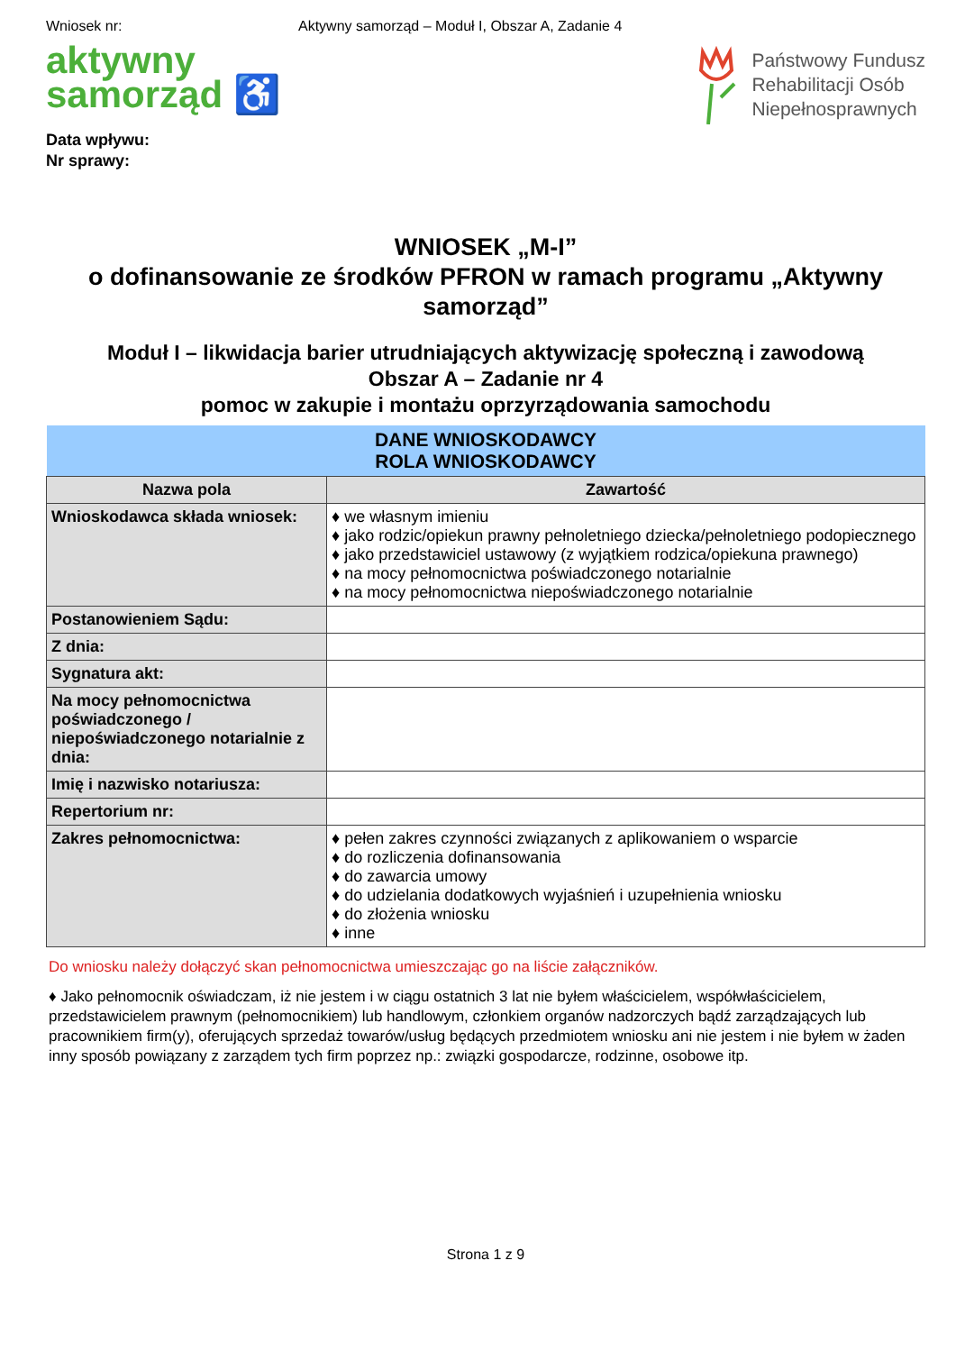Wniosek nr: Aktywny samorząd – Moduł I, Obszar A, Zadanie 4
aktywny
samorząd ♿
Państwowy Fundusz
Rehabilitacji Osób
Niepełnosprawnych
Data wpływu:
Nr sprawy:
WNIOSEK „M-I”
o dofinansowanie ze środków PFRON w ramach programu „Aktywny samorząd”
Moduł I – likwidacja barier utrudniających aktywizację społeczną i zawodową
Obszar A – Zadanie nr 4
pomoc w zakupie i montażu oprzyrządowania samochodu
| DANE WNIOSKODAWCY ROLA WNIOSKODAWCY | |
| --- | --- |
| Nazwa pola | Zawartość |
| Wnioskodawca składa wniosek: | ♦ we własnym imieniu ♦ jako rodzic/opiekun prawny pełnoletniego dziecka/pełnoletniego podopiecznego ♦ jako przedstawiciel ustawowy (z wyjątkiem rodzica/opiekuna prawnego) ♦ na mocy pełnomocnictwa poświadczonego notarialnie ♦ na mocy pełnomocnictwa niepoświadczonego notarialnie |
| Postanowieniem Sądu: | |
| Z dnia: | |
| Sygnatura akt: | |
| Na mocy pełnomocnictwa poświadczonego / niepoświadczonego notarialnie z dnia: | |
| Imię i nazwisko notariusza: | |
| Repertorium nr: | |
| Zakres pełnomocnictwa: | ♦ pełen zakres czynności związanych z aplikowaniem o wsparcie ♦ do rozliczenia dofinansowania ♦ do zawarcia umowy ♦ do udzielania dodatkowych wyjaśnień i uzupełnienia wniosku ♦ do złożenia wniosku ♦ inne |
Do wniosku należy dołączyć skan pełnomocnictwa umieszczając go na liście załączników.
♦ Jako pełnomocnik oświadczam, iż nie jestem i w ciągu ostatnich 3 lat nie byłem właścicielem, współwłaścicielem, przedstawicielem prawnym (pełnomocnikiem) lub handlowym, członkiem organów nadzorczych bądź zarządzających lub pracownikiem firm(y), oferujących sprzedaż towarów/usług będących przedmiotem wniosku ani nie jestem i nie byłem w żaden inny sposób powiązany z zarządem tych firm poprzez np.: związki gospodarcze, rodzinne, osobowe itp.
Strona 1 z 9